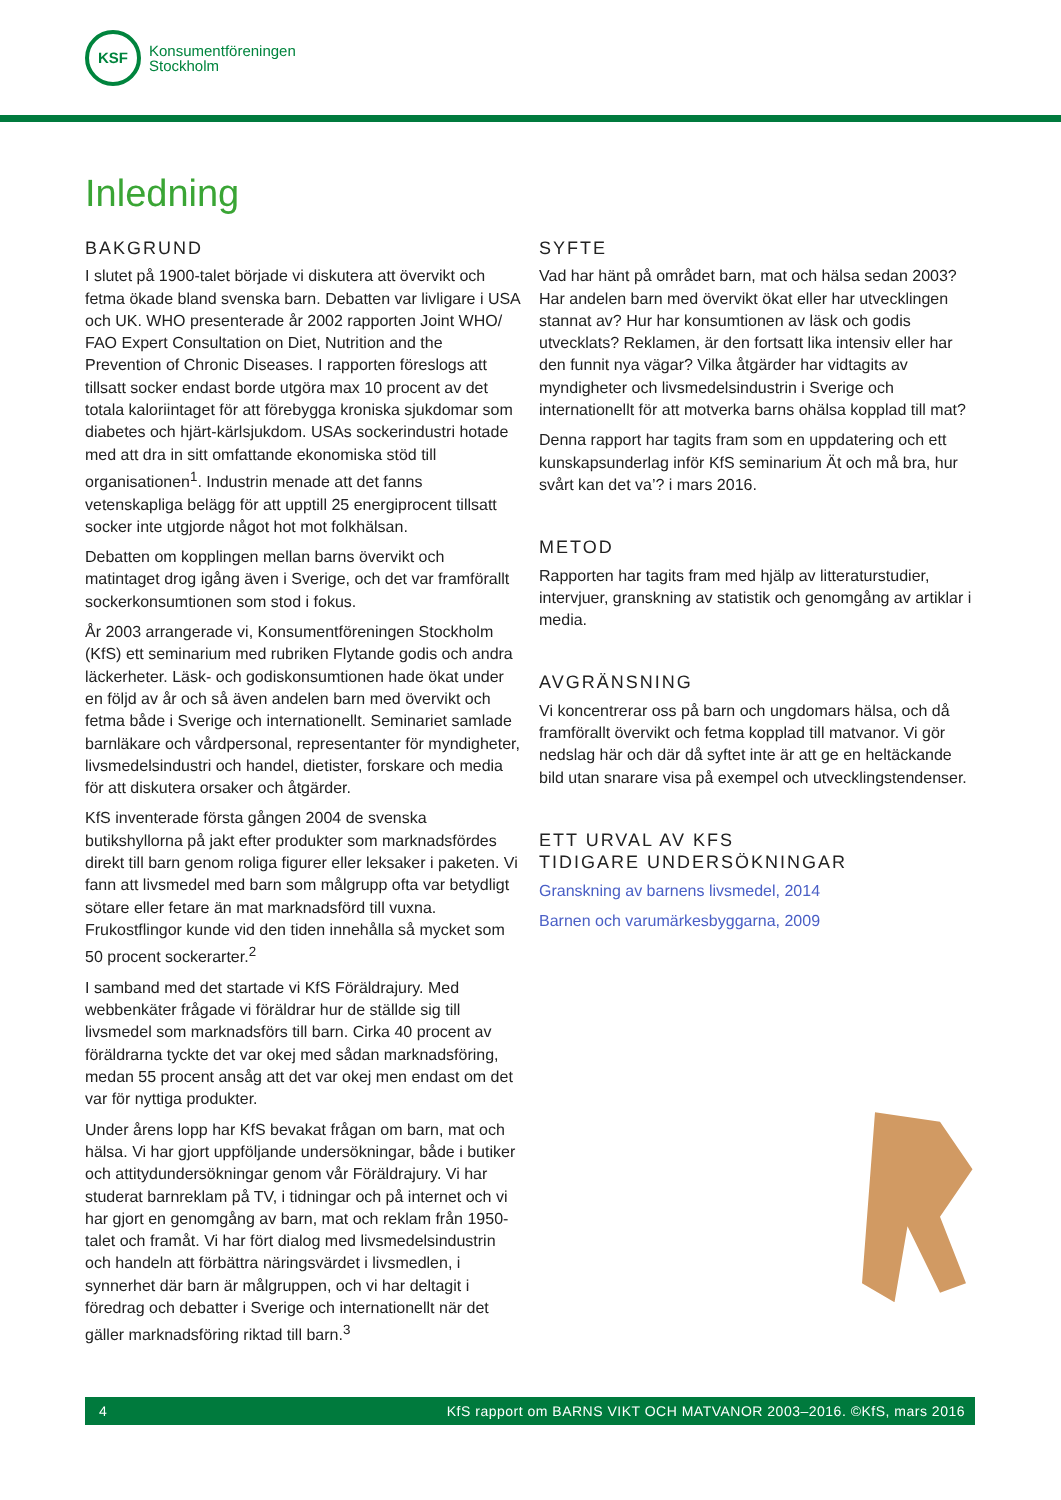KSF
Konsumentföreningen
Stockholm
Inledning
BAKGRUND
I slutet på 1900-talet började vi diskutera att övervikt och fetma ökade bland svenska barn. Debatten var livligare i USA och UK. WHO presenterade år 2002 rapporten Joint WHO/ FAO Expert Consultation on Diet, Nutrition and the Prevention of Chronic Diseases. I rapporten föreslogs att tillsatt socker endast borde utgöra max 10 procent av det totala kaloriintaget för att förebygga kroniska sjukdomar som diabetes och hjärt-kärlsjukdom. USAs sockerindustri hotade med att dra in sitt omfattande ekonomiska stöd till organisationen<sup>1</sup>. Industrin menade att det fanns vetenskapliga belägg för att upptill 25 energiprocent tillsatt socker inte utgjorde något hot mot folkhälsan.
Debatten om kopplingen mellan barns övervikt och matintaget drog igång även i Sverige, och det var framförallt sockerkonsumtionen som stod i fokus.
År 2003 arrangerade vi, Konsumentföreningen Stockholm (KfS) ett seminarium med rubriken Flytande godis och andra läckerheter. Läsk- och godiskonsumtionen hade ökat under en följd av år och så även andelen barn med övervikt och fetma både i Sverige och internationellt. Seminariet samlade barnläkare och vårdpersonal, representanter för myndigheter, livsmedelsindustri och handel, dietister, forskare och media för att diskutera orsaker och åtgärder.
KfS inventerade första gången 2004 de svenska butikshyllorna på jakt efter produkter som marknadsfördes direkt till barn genom roliga figurer eller leksaker i paketen. Vi fann att livsmedel med barn som målgrupp ofta var betydligt sötare eller fetare än mat marknadsförd till vuxna. Frukostflingor kunde vid den tiden innehålla så mycket som 50 procent sockerarter.<sup>2</sup>
I samband med det startade vi KfS Föräldrajury. Med webbenkäter frågade vi föräldrar hur de ställde sig till livsmedel som marknadsförs till barn. Cirka 40 procent av föräldrarna tyckte det var okej med sådan marknadsföring, medan 55 procent ansåg att det var okej men endast om det var för nyttiga produkter.
Under årens lopp har KfS bevakat frågan om barn, mat och hälsa. Vi har gjort uppföljande undersökningar, både i butiker och attitydundersökningar genom vår Föräldrajury. Vi har studerat barnreklam på TV, i tidningar och på internet och vi har gjort en genomgång av barn, mat och reklam från 1950-talet och framåt. Vi har fört dialog med livsmedelsindustrin och handeln att förbättra näringsvärdet i livsmedlen, i synnerhet där barn är målgruppen, och vi har deltagit i föredrag och debatter i Sverige och internationellt när det gäller marknadsföring riktad till barn.<sup>3</sup>
SYFTE
Vad har hänt på området barn, mat och hälsa sedan 2003? Har andelen barn med övervikt ökat eller har utvecklingen stannat av? Hur har konsumtionen av läsk och godis utvecklats? Reklamen, är den fortsatt lika intensiv eller har den funnit nya vägar? Vilka åtgärder har vidtagits av myndigheter och livsmedelsindustrin i Sverige och internationellt för att motverka barns ohälsa kopplad till mat?
Denna rapport har tagits fram som en uppdatering och ett kunskapsunderlag inför KfS seminarium Ät och må bra, hur svårt kan det va’? i mars 2016.
METOD
Rapporten har tagits fram med hjälp av litteraturstudier, intervjuer, granskning av statistik och genomgång av artiklar i media.
AVGRÄNSNING
Vi koncentrerar oss på barn och ungdomars hälsa, och då framförallt övervikt och fetma kopplad till matvanor. Vi gör nedslag här och där då syftet inte är att ge en heltäckande bild utan snarare visa på exempel och utvecklingstendenser.
ETT URVAL AV KFS
TIDIGARE UNDERSÖKNINGAR
Granskning av barnens livsmedel, 2014
Barnen och varumärkesbyggarna, 2009
4 KfS rapport om BARNS VIKT OCH MATVANOR 2003–2016. ©KfS, mars 2016